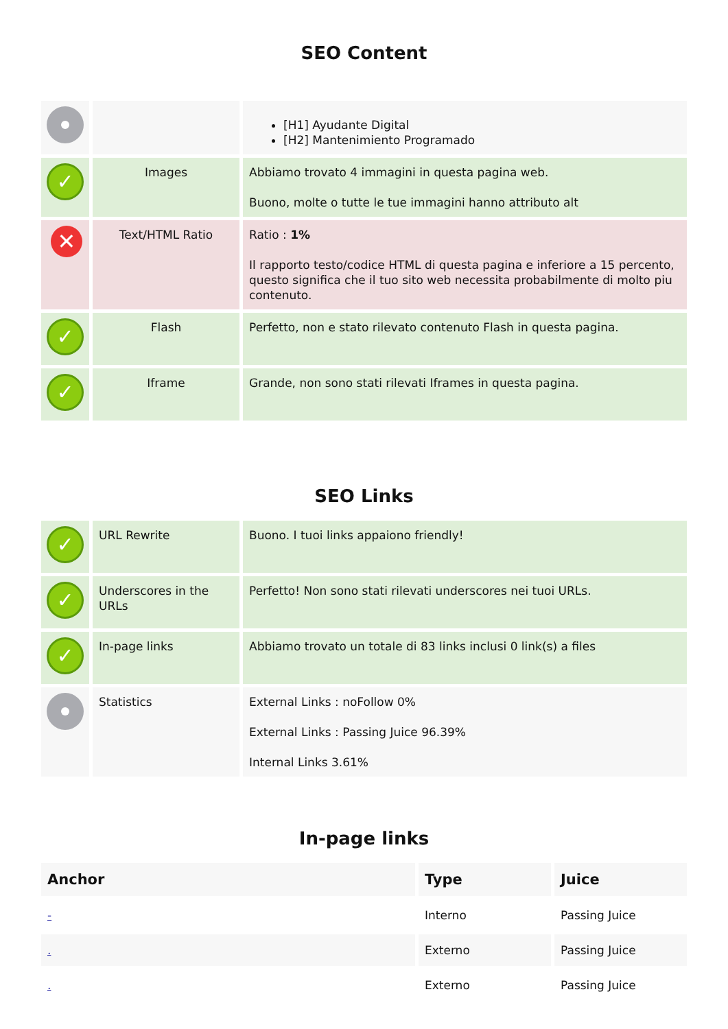SEO Content
| | | [H1] Ayudante Digital [H2] Mantenimiento Programado |
| ✓ | Images | Abbiamo trovato 4 immagini in questa pagina web. Buono, molte o tutte le tue immagini hanno attributo alt |
| ✕ | Text/HTML Ratio | Ratio : 1% Il rapporto testo/codice HTML di questa pagina e inferiore a 15 percento, questo significa che il tuo sito web necessita probabilmente di molto piu contenuto. |
| ✓ | Flash | Perfetto, non e stato rilevato contenuto Flash in questa pagina. |
| ✓ | Iframe | Grande, non sono stati rilevati Iframes in questa pagina. |
SEO Links
| ✓ | URL Rewrite | Buono. I tuoi links appaiono friendly! |
| ✓ | Underscores in the URLs | Perfetto! Non sono stati rilevati underscores nei tuoi URLs. |
| ✓ | In-page links | Abbiamo trovato un totale di 83 links inclusi 0 link(s) a files |
| | Statistics | External Links : noFollow 0% External Links : Passing Juice 96.39% Internal Links 3.61% |
In-page links
| Anchor | Type | Juice |
| --- | --- | --- |
| - | Interno | Passing Juice |
| . | Externo | Passing Juice |
| . | Externo | Passing Juice |